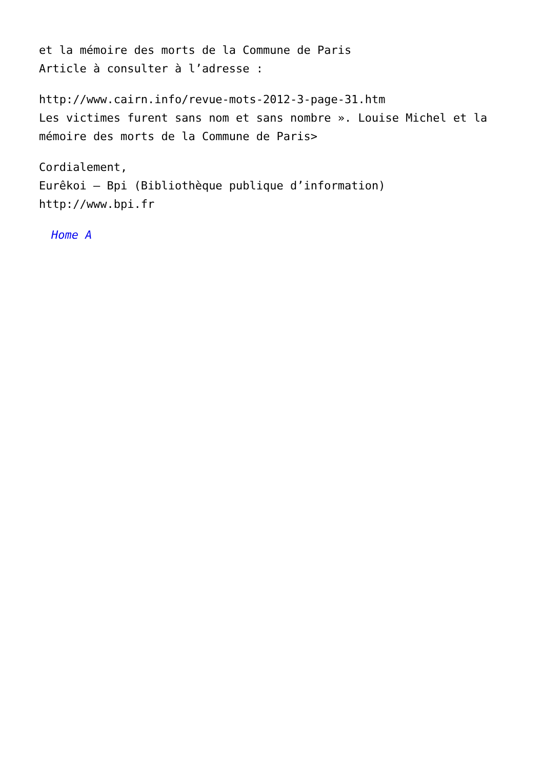et la mémoire des morts de la Commune de Paris
Article à consulter à l’adresse :
http://www.cairn.info/revue-mots-2012-3-page-31.htm
Les victimes furent sans nom et sans nombre ». Louise Michel et la mémoire des morts de la Commune de Paris>
Cordialement,
Eurêkoi – Bpi (Bibliothèque publique d’information)
http://www.bpi.fr
Home A